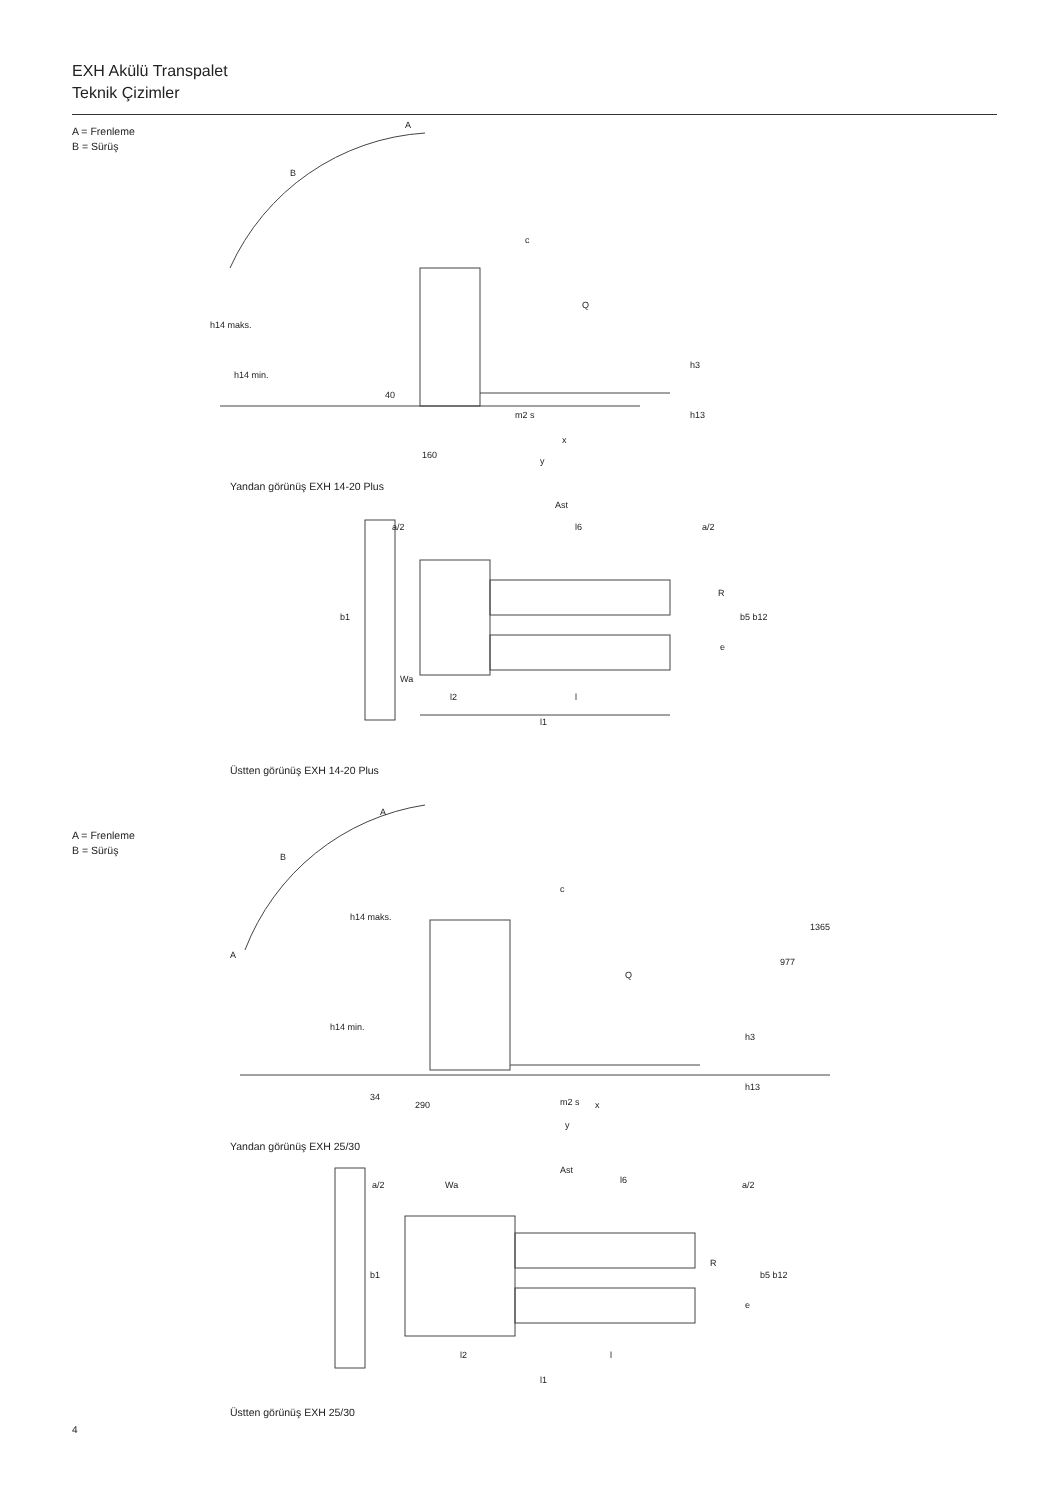EXH Akülü Transpalet
Teknik Çizimler
A = Frenleme
B = Sürüş
A
B
c
Q
h14 maks.
h14 min.
160
x
y
40
m2 s
h3
h13
Yandan görünüş EXH 14-20 Plus
Ast
a/2
l6
a/2
R
b1
b5 b12
e
Wa
l2
l
l1
Üstten görünüş EXH 14-20 Plus
A = Frenleme
B = Sürüş
A
B
c
Q
h14 maks.
h14 min.
A
977
1365
34
290
m2 s
x
y
h3
h13
Yandan görünüş EXH 25/30
Ast
a/2
Wa
l6
a/2
R
b1
b5 b12
e
l2
l
l1
Üstten görünüş EXH 25/30
4